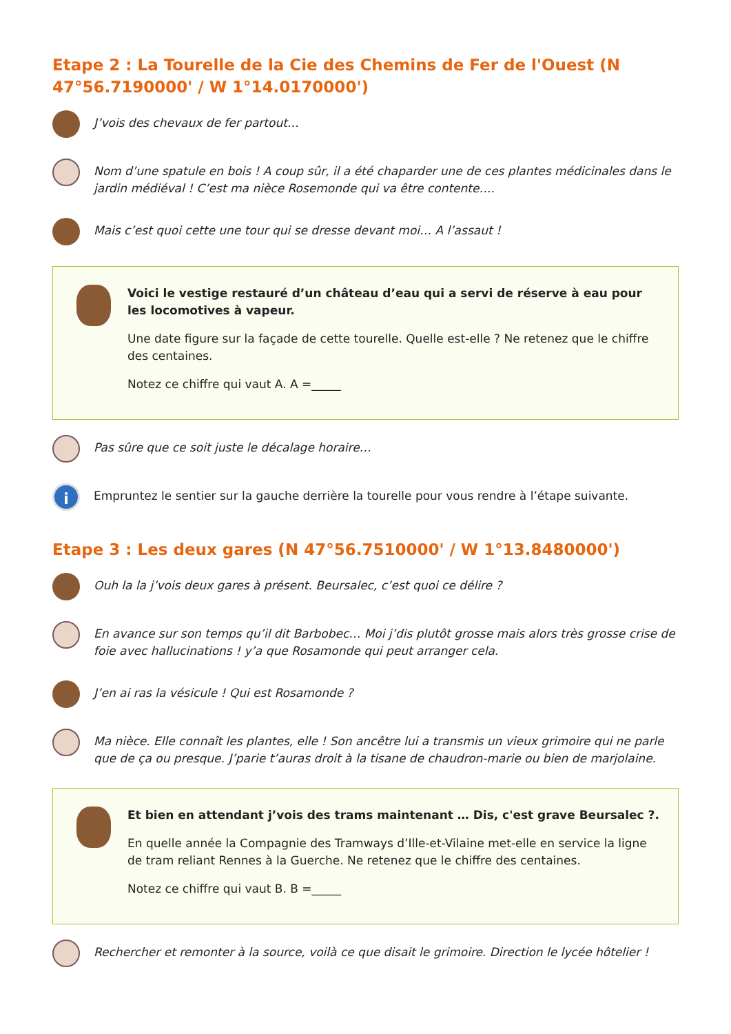Etape 2 : La Tourelle de la Cie des Chemins de Fer de l'Ouest (N 47°56.7190000' / W 1°14.0170000')
J’vois des chevaux de fer partout…
Nom d’une spatule en bois ! A coup sûr, il a été chaparder une de ces plantes médicinales dans le jardin médiéval ! C’est ma nièce Rosemonde qui va être contente….
Mais c’est quoi cette une tour qui se dresse devant moi… A l’assaut !
Voici le vestige restauré d’un château d’eau qui a servi de réserve à eau pour les locomotives à vapeur.
Une date figure sur la façade de cette tourelle. Quelle est-elle ? Ne retenez que le chiffre des centaines.
Notez ce chiffre qui vaut A. A =_____
Pas sûre que ce soit juste le décalage horaire…
i
Empruntez le sentier sur la gauche derrière la tourelle pour vous rendre à l’étape suivante.
Etape 3 : Les deux gares (N 47°56.7510000' / W 1°13.8480000')
Ouh la la j’vois deux gares à présent. Beursalec, c’est quoi ce délire ?
En avance sur son temps qu’il dit Barbobec… Moi j’dis plutôt grosse mais alors très grosse crise de foie avec hallucinations ! y’a que Rosamonde qui peut arranger cela.
J’en ai ras la vésicule ! Qui est Rosamonde ?
Ma nièce. Elle connaît les plantes, elle ! Son ancêtre lui a transmis un vieux grimoire qui ne parle que de ça ou presque. J’parie t’auras droit à la tisane de chaudron-marie ou bien de marjolaine.
Et bien en attendant j’vois des trams maintenant … Dis, c'est grave Beursalec ?.
En quelle année la Compagnie des Tramways d’Ille-et-Vilaine met-elle en service la ligne de tram reliant Rennes à la Guerche. Ne retenez que le chiffre des centaines.
Notez ce chiffre qui vaut B. B =_____
Rechercher et remonter à la source, voilà ce que disait le grimoire. Direction le lycée hôtelier !